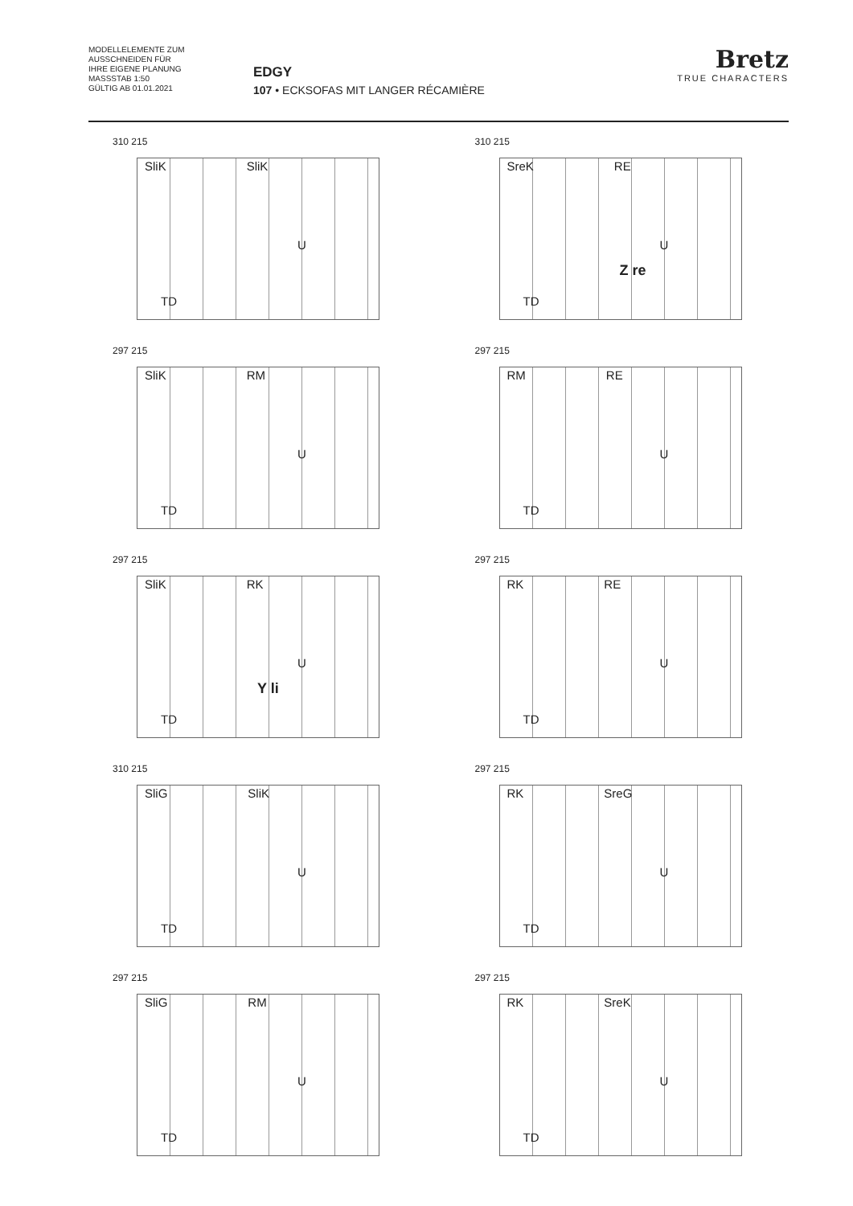MODELLELEMENTE ZUM
AUSSCHNEIDEN FÜR
IHRE EIGENE PLANUNG
MASSSTAB 1:50
GÜLTIG AB 01.01.2021
EDGY
107 • ECKSOFAS MIT LANGER RÉCAMIÈRE
Bretz
TRUE CHARACTERS
310 215
SliK SliK
U
TD
310 215
SreK RE
U
Z re
TD
297 215
SliK RM
U
TD
297 215
RM RE
U
TD
297 215
SliK RK
U
Y li
TD
297 215
RK RE
U
TD
310 215
SliG SliK
U
TD
297 215
RK SreG
U
TD
297 215
SliG RM
U
TD
297 215
RK SreK
U
TD